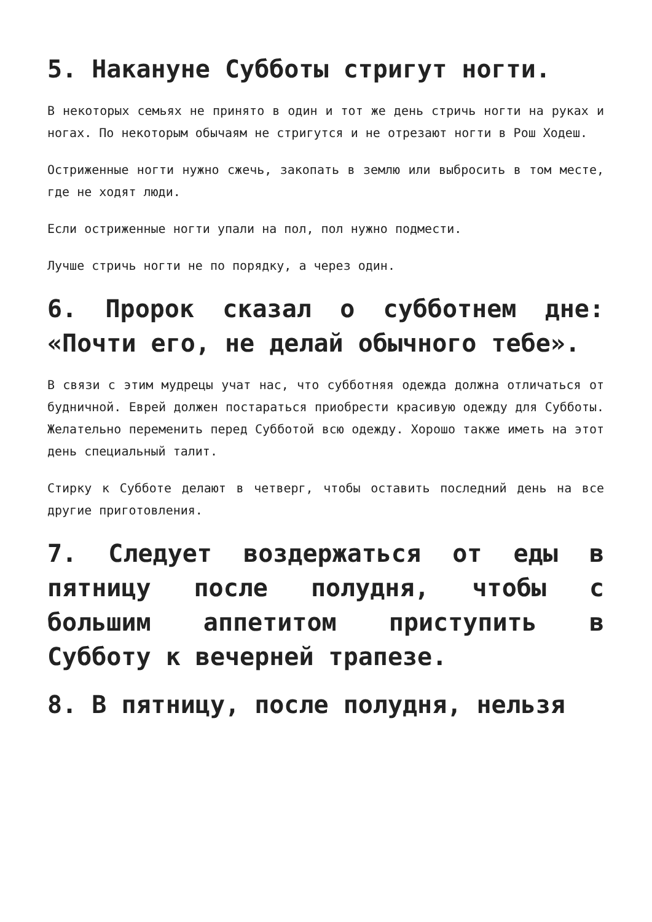5. Накануне Субботы стригут ногти.
В некоторых семьях не принято в один и тот же день стричь ногти на руках и ногах. По некоторым обычаям не стригутся и не отрезают ногти в Рош Ходеш.
Остриженные ногти нужно сжечь, закопать в землю или выбросить в том месте, где не ходят люди.
Если остриженные ногти упали на пол, пол нужно подмести.
Лучше стричь ногти не по порядку, а через один.
6. Пророк сказал о субботнем дне: «Почти его, не делай обычного тебе».
В связи с этим мудрецы учат нас, что субботняя одежда должна отличаться от будничной. Еврей должен постараться приобрести красивую одежду для Субботы. Желательно переменить перед Субботой всю одежду. Хорошо также иметь на этот день специальный талит.
Стирку к Субботе делают в четверг, чтобы оставить последний день на все другие приготовления.
7. Следует воздержаться от еды в пятницу после полудня, чтобы с большим аппетитом приступить в Субботу к вечерней трапезе.
8. В пятницу, после полудня, нельзя